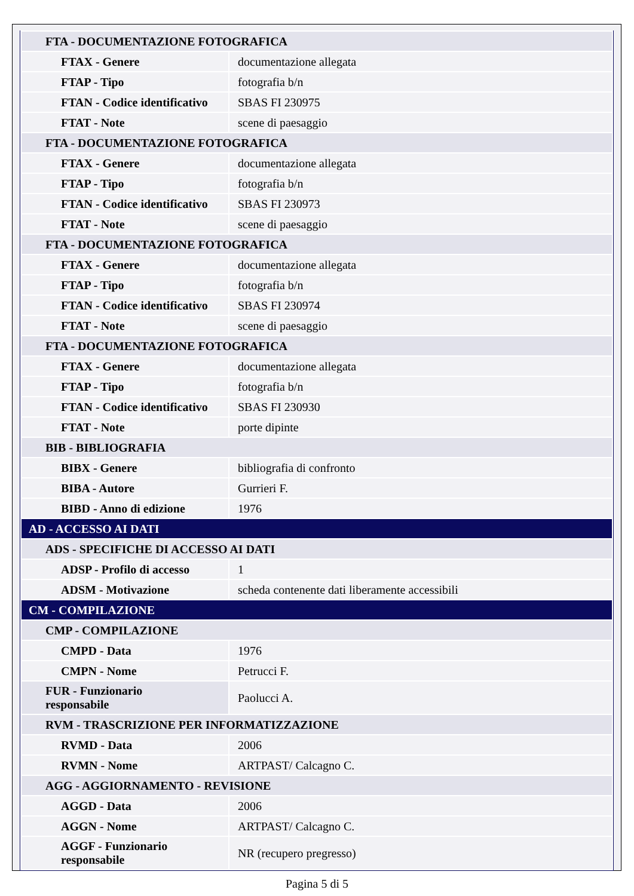| FTA - DOCUMENTAZIONE FOTOGRAFICA | |
| FTAX - Genere | documentazione allegata |
| FTAP - Tipo | fotografia b/n |
| FTAN - Codice identificativo | SBAS FI 230975 |
| FTAT - Note | scene di paesaggio |
| FTA - DOCUMENTAZIONE FOTOGRAFICA | |
| FTAX - Genere | documentazione allegata |
| FTAP - Tipo | fotografia b/n |
| FTAN - Codice identificativo | SBAS FI 230973 |
| FTAT - Note | scene di paesaggio |
| FTA - DOCUMENTAZIONE FOTOGRAFICA | |
| FTAX - Genere | documentazione allegata |
| FTAP - Tipo | fotografia b/n |
| FTAN - Codice identificativo | SBAS FI 230974 |
| FTAT - Note | scene di paesaggio |
| FTA - DOCUMENTAZIONE FOTOGRAFICA | |
| FTAX - Genere | documentazione allegata |
| FTAP - Tipo | fotografia b/n |
| FTAN - Codice identificativo | SBAS FI 230930 |
| FTAT - Note | porte dipinte |
| BIB - BIBLIOGRAFIA | |
| BIBX - Genere | bibliografia di confronto |
| BIBA - Autore | Gurrieri F. |
| BIBD - Anno di edizione | 1976 |
| AD - ACCESSO AI DATI | |
| ADS - SPECIFICHE DI ACCESSO AI DATI | |
| ADSP - Profilo di accesso | 1 |
| ADSM - Motivazione | scheda contenente dati liberamente accessibili |
| CM - COMPILAZIONE | |
| CMP - COMPILAZIONE | |
| CMPD - Data | 1976 |
| CMPN - Nome | Petrucci F. |
| FUR - Funzionario responsabile | Paolucci A. |
| RVM - TRASCRIZIONE PER INFORMATIZZAZIONE | |
| RVMD - Data | 2006 |
| RVMN - Nome | ARTPAST/ Calcagno C. |
| AGG - AGGIORNAMENTO - REVISIONE | |
| AGGD - Data | 2006 |
| AGGN - Nome | ARTPAST/ Calcagno C. |
| AGGF - Funzionario responsabile | NR (recupero pregresso) |
Pagina 5 di 5